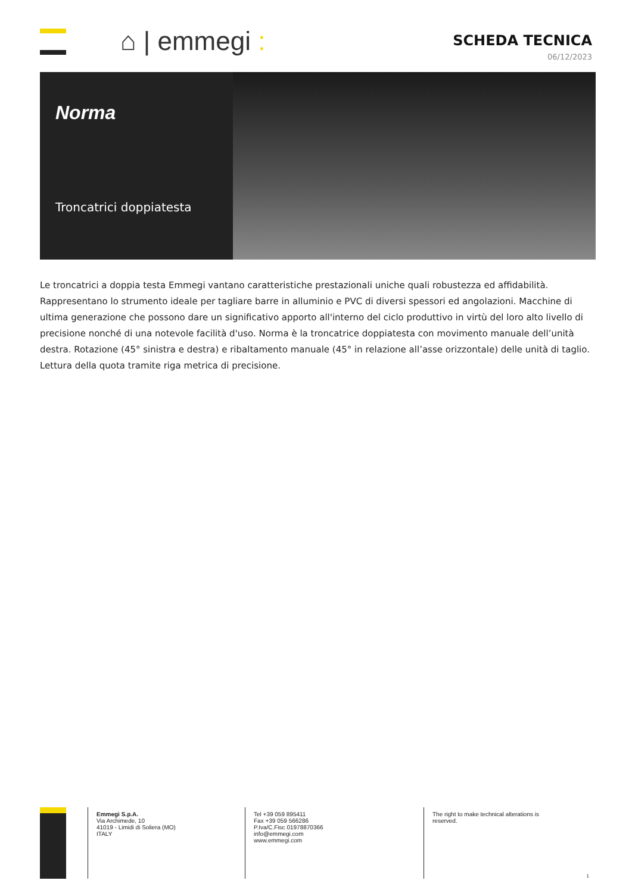⌂ | emmegi :
SCHEDA TECNICA
06/12/2023
Norma
Troncatrici doppiatesta
Le troncatrici a doppia testa Emmegi vantano caratteristiche prestazionali uniche quali robustezza ed affidabilità. Rappresentano lo strumento ideale per tagliare barre in alluminio e PVC di diversi spessori ed angolazioni. Macchine di ultima generazione che possono dare un significativo apporto all'interno del ciclo produttivo in virtù del loro alto livello di precisione nonché di una notevole facilità d'uso. Norma è la troncatrice doppiatesta con movimento manuale dell’unità destra. Rotazione (45° sinistra e destra) e ribaltamento manuale (45° in relazione all’asse orizzontale) delle unità di taglio. Lettura della quota tramite riga metrica di precisione.
Emmegi S.p.A.
Via Archimede, 10
41019 - Limidi di Soliera (MO)
ITALY
Tel +39 059 895411
Fax +39 059 566286
P.Iva/C.Fisc 01978870366
info@emmegi.com
www.emmegi.com
The right to make technical alterations is reserved.
1